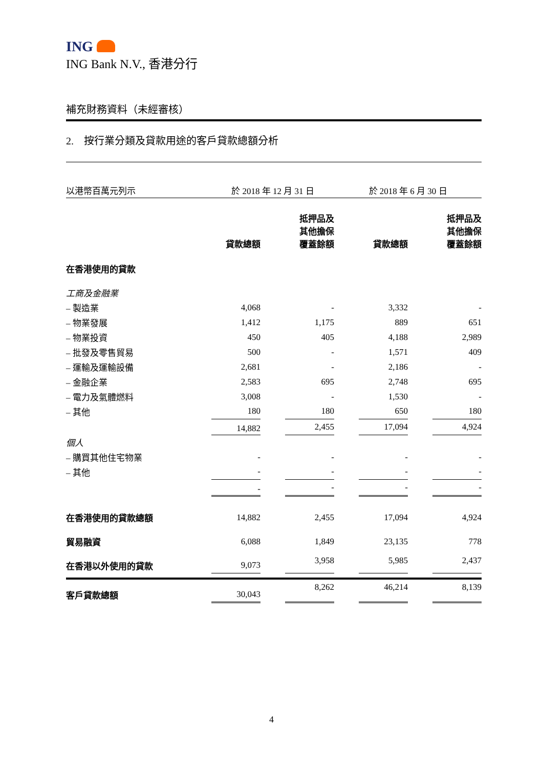ING
ING Bank N.V., 香港分行
補充財務資料（未經審核）
2. 按行業分類及貸款用途的客戶貸款總額分析
| 以港幣百萬元列示 | 於 2018 年 12 月 31 日 | | | 於 2018 年 6 月 30 日 | | | |
| | 貸款總額 | | 抵押品及 其他擔保 覆蓋餘額 | | 貸款總額 | | 抵押品及 其他擔保 覆蓋餘額 |
| 在香港使用的貸款 | | | | | | | |
| 工商及金融業 | | | | | | | |
| – 製造業 | 4,068 | | - | | 3,332 | | - |
| – 物業發展 | 1,412 | | 1,175 | | 889 | | 651 |
| – 物業投資 | 450 | | 405 | | 4,188 | | 2,989 |
| – 批發及零售貿易 | 500 | | - | | 1,571 | | 409 |
| – 運輸及運輸設備 | 2,681 | | - | | 2,186 | | - |
| – 金融企業 | 2,583 | | 695 | | 2,748 | | 695 |
| – 電力及氣體燃料 | 3,008 | | - | | 1,530 | | - |
| – 其他 | 180 | | 180 | | 650 | | 180 |
| | 14,882 | | 2,455 | | 17,094 | | 4,924 |
| 個人 | | | | | | | |
| – 購買其他住宅物業 | - | | - | | - | | - |
| – 其他 | - | | - | | - | | - |
| | - | | - | | - | | - |
| 在香港使用的貸款總額 | 14,882 | | 2,455 | | 17,094 | | 4,924 |
| 貿易融資 | 6,088 | | 1,849 | | 23,135 | | 778 |
| 在香港以外使用的貸款 | 9,073 | | 3,958 | | 5,985 | | 2,437 |
| 客戶貸款總額 | 30,043 | | 8,262 | | 46,214 | | 8,139 |
4